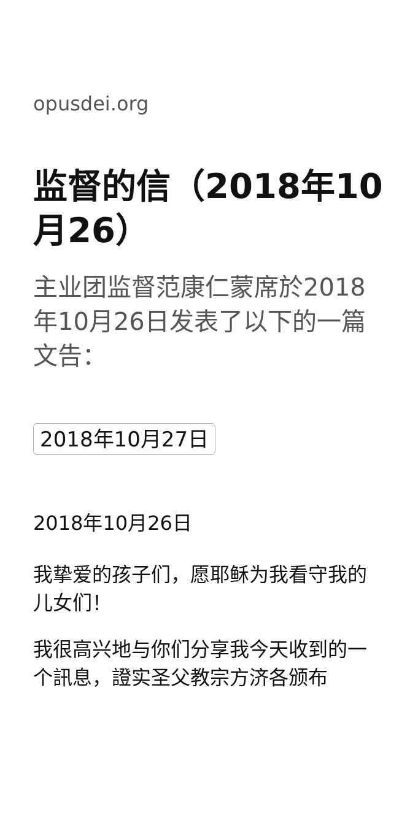opusdei.org
监督的信（2018年10月26）
主业团监督范康仁蒙席於2018年10月26日发表了以下的一篇文告：
2018年10月27日
2018年10月26日
我挚爱的孩子们，愿耶稣为我看守我的儿女们！
我很高兴地与你们分享我今天收到的一个訊息，證实圣父教宗方济各颁布